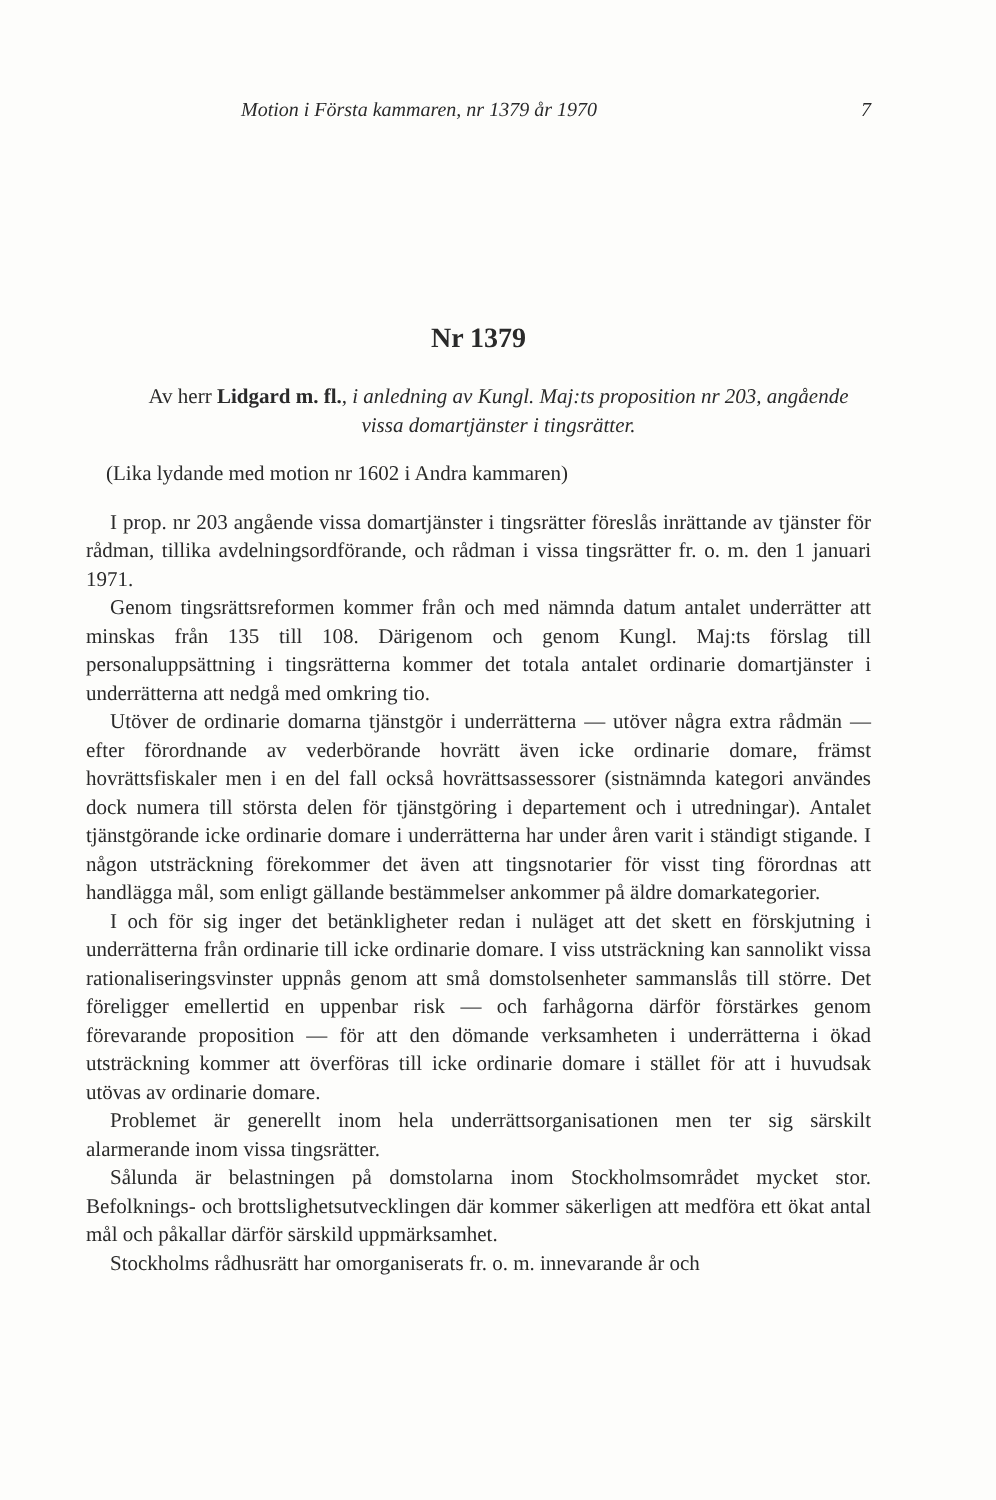Motion i Första kammaren, nr 1379 år 1970 7
Nr 1379
Av herr Lidgard m. fl., i anledning av Kungl. Maj:ts proposition nr 203, angående vissa domartjänster i tingsrätter.
(Lika lydande med motion nr 1602 i Andra kammaren)
I prop. nr 203 angående vissa domartjänster i tingsrätter föreslås inrättande av tjänster för rådman, tillika avdelningsordförande, och rådman i vissa tingsrätter fr. o. m. den 1 januari 1971.
Genom tingsrättsreformen kommer från och med nämnda datum antalet underrätter att minskas från 135 till 108. Därigenom och genom Kungl. Maj:ts förslag till personaluppsättning i tingsrätterna kommer det totala antalet ordinarie domartjänster i underrätterna att nedgå med omkring tio.
Utöver de ordinarie domarna tjänstgör i underrätterna — utöver några extra rådmän — efter förordnande av vederbörande hovrätt även icke ordinarie domare, främst hovrättsfiskaler men i en del fall också hovrättsassessorer (sistnämnda kategori användes dock numera till största delen för tjänstgöring i departement och i utredningar). Antalet tjänstgörande icke ordinarie domare i underrätterna har under åren varit i ständigt stigande. I någon utsträckning förekommer det även att tingsnotarier för visst ting förordnas att handlägga mål, som enligt gällande bestämmelser ankommer på äldre domarkategorier.
I och för sig inger det betänkligheter redan i nuläget att det skett en förskjutning i underrätterna från ordinarie till icke ordinarie domare. I viss utsträckning kan sannolikt vissa rationaliseringsvinster uppnås genom att små domstolsenheter sammanslås till större. Det föreligger emellertid en uppenbar risk — och farhågorna därför förstärkes genom förevarande proposition — för att den dömande verksamheten i underrätterna i ökad utsträckning kommer att överföras till icke ordinarie domare i stället för att i huvudsak utövas av ordinarie domare.
Problemet är generellt inom hela underrättsorganisationen men ter sig särskilt alarmerande inom vissa tingsrätter.
Sålunda är belastningen på domstolarna inom Stockholmsområdet mycket stor. Befolknings- och brottslighetsutvecklingen där kommer säkerligen att medföra ett ökat antal mål och påkallar därför särskild uppmärksamhet.
Stockholms rådhusrätt har omorganiserats fr. o. m. innevarande år och